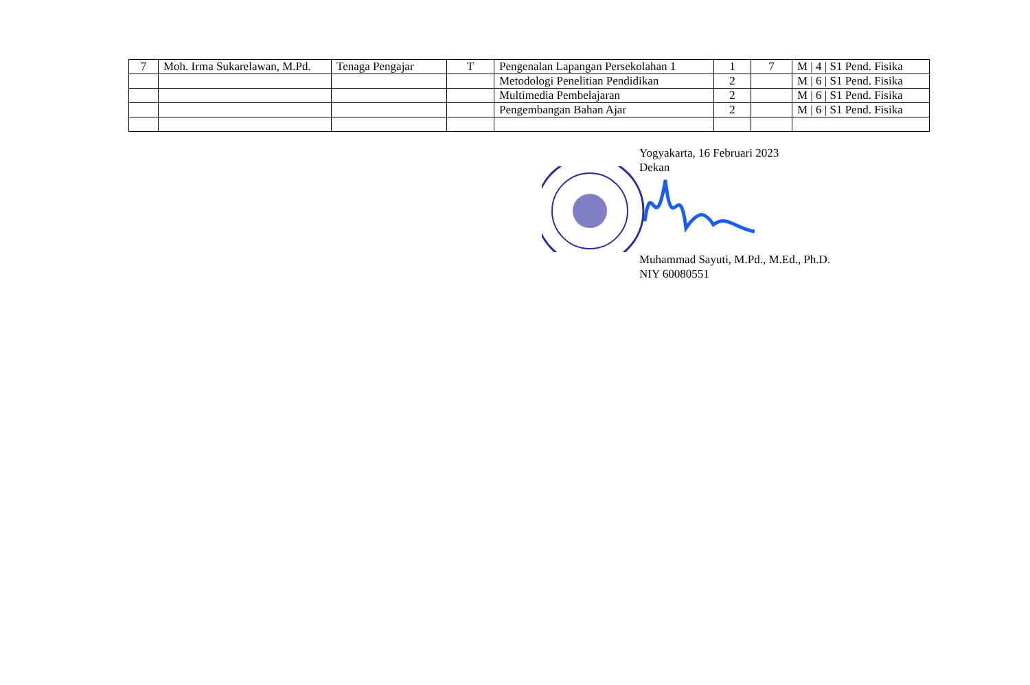| 7 | Moh. Irma Sukarelawan, M.Pd. | Tenaga Pengajar | T | Pengenalan Lapangan Persekolahan 1 | 1 | 7 | M / 4 / S1 Pend. Fisika |
| | | | | Metodologi Penelitian Pendidikan | 2 | | M / 6 / S1 Pend. Fisika |
| | | | | Multimedia Pembelajaran | 2 | | M / 6 / S1 Pend. Fisika |
| | | | | Pengembangan Bahan Ajar | 2 | | M / 6 / S1 Pend. Fisika |
Yogyakarta, 16 Februari 2023
Dekan
Muhammad Sayuti, M.Pd., M.Ed., Ph.D.
NIY 60080551